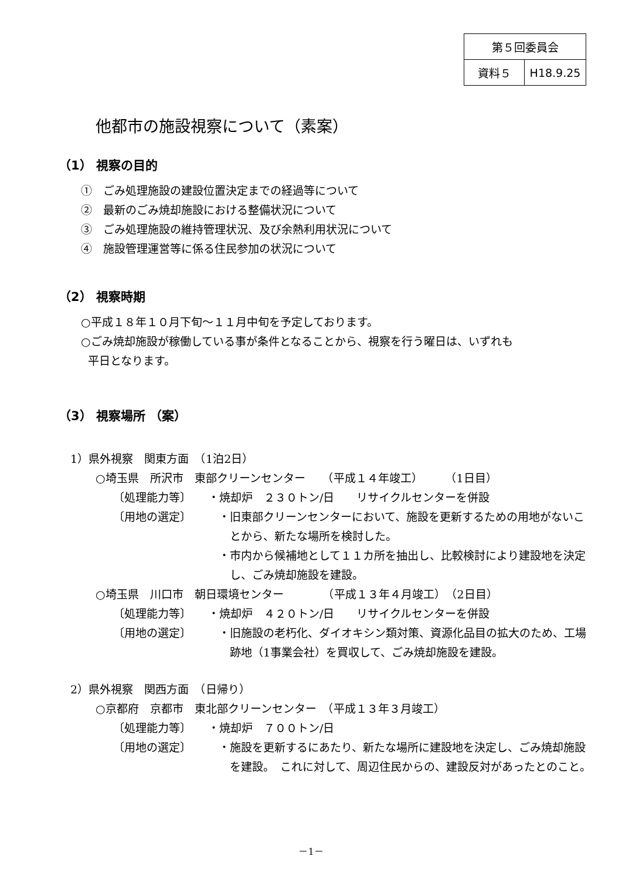| 第５回委員会 | |
| 資料５ | H18.9.25 |
他都市の施設視察について（素案）
（1） 視察の目的
①　ごみ処理施設の建設位置決定までの経過等について
②　最新のごみ焼却施設における整備状況について
③　ごみ処理施設の維持管理状況、及び余熱利用状況について
④　施設管理運営等に係る住民参加の状況について
（2） 視察時期
○平成１８年１０月下旬～１１月中旬を予定しております。
○ごみ焼却施設が稼働している事が条件となることから、視察を行う曜日は、いずれも
平日となります。
（3） 視察場所 （案）
1）県外視察　関東方面　（1泊2日）
○埼玉県　所沢市　東部クリーンセンター　　（平成１４年竣工）　　　（1日目）
〔処理能力等〕 ・焼却炉　２３０トン/日　　リサイクルセンターを併設
〔用地の選定〕 ・旧東部クリーンセンターにおいて、施設を更新するための用地がないことから、新たな場所を検討した。
・市内から候補地として１１カ所を抽出し、比較検討により建設地を決定し、ごみ焼却施設を建設。
○埼玉県　川口市　朝日環境センター　　　　（平成１３年４月竣工）　（2日目）
〔処理能力等〕 ・焼却炉　４２０トン/日　　リサイクルセンターを併設
〔用地の選定〕 ・旧施設の老朽化、ダイオキシン類対策、資源化品目の拡大のため、工場跡地（1事業会社）を買収して、ごみ焼却施設を建設。
2）県外視察　関西方面　（日帰り）
○京都府　京都市　東北部クリーンセンター　（平成１３年３月竣工）
〔処理能力等〕 ・焼却炉　７００トン/日
〔用地の選定〕 ・施設を更新するにあたり、新たな場所に建設地を決定し、ごみ焼却施設を建設。　これに対して、周辺住民からの、建設反対があったとのこと。
－1－